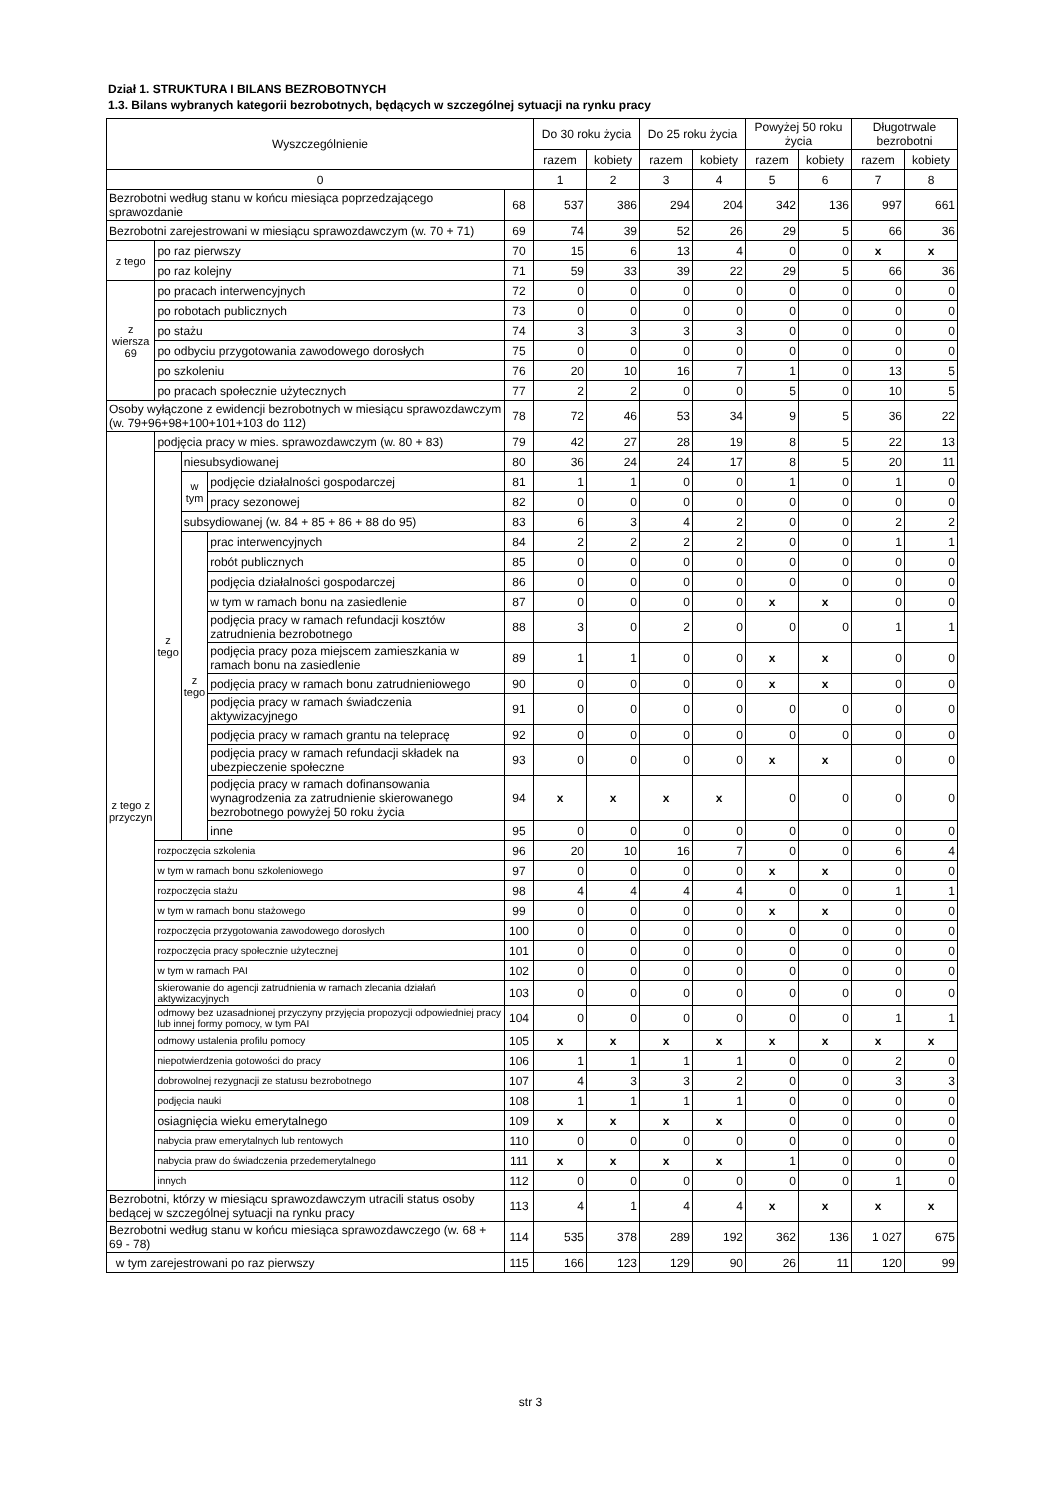Dział 1. STRUKTURA I BILANS BEZROBOTNYCH
1.3. Bilans wybranych kategorii bezrobotnych, będących w szczególnej sytuacji na rynku pracy
| Wyszczególnienie | | | | | Do 30 roku życia | | Do 25 roku życia | | Powyżej 50 roku życia | | Długotrwale bezrobotni | |
| --- | --- | --- | --- | --- | --- | --- | --- | --- | --- | --- | --- | --- |
| | | | | | razem | kobiety | razem | kobiety | razem | kobiety | razem | kobiety |
| 0 | | | | | 1 | 2 | 3 | 4 | 5 | 6 | 7 | 8 |
| Bezrobotni według stanu w końcu miesiąca poprzedzającego sprawozdanie | | | | 68 | 537 | 386 | 294 | 204 | 342 | 136 | 997 | 661 |
| Bezrobotni zarejestrowani w miesiącu sprawozdawczym (w. 70 + 71) | | | | 69 | 74 | 39 | 52 | 26 | 29 | 5 | 66 | 36 |
| z tego | po raz pierwszy | | | 70 | 15 | 6 | 13 | 4 | 0 | 0 | x | x |
| | po raz kolejny | | | 71 | 59 | 33 | 39 | 22 | 29 | 5 | 66 | 36 |
| z wiersza 69 | po pracach interwencyjnych | | | 72 | 0 | 0 | 0 | 0 | 0 | 0 | 0 | 0 |
| | po robotach publicznych | | | 73 | 0 | 0 | 0 | 0 | 0 | 0 | 0 | 0 |
| | po stażu | | | 74 | 3 | 3 | 3 | 3 | 0 | 0 | 0 | 0 |
| | po odbyciu przygotowania zawodowego dorosłych | | | 75 | 0 | 0 | 0 | 0 | 0 | 0 | 0 | 0 |
| | po szkoleniu | | | 76 | 20 | 10 | 16 | 7 | 1 | 0 | 13 | 5 |
| | po pracach społecznie użytecznych | | | 77 | 2 | 2 | 0 | 0 | 5 | 0 | 10 | 5 |
| Osoby wyłączone z ewidencji bezrobotnych w miesiącu sprawozdawczym (w. 79+96+98+100+101+103 do 112) | | | | 78 | 72 | 46 | 53 | 34 | 9 | 5 | 36 | 22 |
| z tego z przyczyn | podjęcia pracy w mies. sprawozdawczym (w. 80 + 83) | | | 79 | 42 | 27 | 28 | 19 | 8 | 5 | 22 | 13 |
| | z tego | niesubsydiowanej | | 80 | 36 | 24 | 24 | 17 | 8 | 5 | 20 | 11 |
| | | w tym | podjęcie działalności gospodarczej | 81 | 1 | 1 | 0 | 0 | 1 | 0 | 1 | 0 |
| | | | pracy sezonowej | 82 | 0 | 0 | 0 | 0 | 0 | 0 | 0 | 0 |
| | | subsydiowanej (w. 84 + 85 + 86 + 88 do 95) | | 83 | 6 | 3 | 4 | 2 | 0 | 0 | 2 | 2 |
| | | z tego | prac interwencyjnych | 84 | 2 | 2 | 2 | 2 | 0 | 0 | 1 | 1 |
| | | | robót publicznych | 85 | 0 | 0 | 0 | 0 | 0 | 0 | 0 | 0 |
| | | | podjęcia działalności gospodarczej | 86 | 0 | 0 | 0 | 0 | 0 | 0 | 0 | 0 |
| | | | w tym w ramach bonu na zasiedlenie | 87 | 0 | 0 | 0 | 0 | x | x | 0 | 0 |
| | | | podjęcia pracy w ramach refundacji kosztów zatrudnienia bezrobotnego | 88 | 3 | 0 | 2 | 0 | 0 | 0 | 1 | 1 |
| | | | podjęcia pracy poza miejscem zamieszkania w ramach bonu na zasiedlenie | 89 | 1 | 1 | 0 | 0 | x | x | 0 | 0 |
| | | | podjęcia pracy w ramach bonu zatrudnieniowego | 90 | 0 | 0 | 0 | 0 | x | x | 0 | 0 |
| | | | podjęcia pracy w ramach świadczenia aktywizacyjnego | 91 | 0 | 0 | 0 | 0 | 0 | 0 | 0 | 0 |
| | | | podjęcia pracy w ramach grantu na telepracę | 92 | 0 | 0 | 0 | 0 | 0 | 0 | 0 | 0 |
| | | | podjęcia pracy w ramach refundacji składek na ubezpieczenie społeczne | 93 | 0 | 0 | 0 | 0 | x | x | 0 | 0 |
| | | | podjęcia pracy w ramach dofinansowania wynagrodzenia za zatrudnienie skierowanego bezrobotnego powyżej 50 roku życia | 94 | x | x | x | x | 0 | 0 | 0 | 0 |
| | | | inne | 95 | 0 | 0 | 0 | 0 | 0 | 0 | 0 | 0 |
| | rozpoczęcia szkolenia | | | 96 | 20 | 10 | 16 | 7 | 0 | 0 | 6 | 4 |
| | w tym w ramach bonu szkoleniowego | | | 97 | 0 | 0 | 0 | 0 | x | x | 0 | 0 |
| | rozpoczęcia stażu | | | 98 | 4 | 4 | 4 | 4 | 0 | 0 | 1 | 1 |
| | w tym w ramach bonu stażowego | | | 99 | 0 | 0 | 0 | 0 | x | x | 0 | 0 |
| | rozpoczęcia przygotowania zawodowego dorosłych | | | 100 | 0 | 0 | 0 | 0 | 0 | 0 | 0 | 0 |
| | rozpoczęcia pracy społecznie użytecznej | | | 101 | 0 | 0 | 0 | 0 | 0 | 0 | 0 | 0 |
| | w tym w ramach PAI | | | 102 | 0 | 0 | 0 | 0 | 0 | 0 | 0 | 0 |
| | skierowanie do agencji zatrudnienia w ramach zlecania działań aktywizacyjnych | | | 103 | 0 | 0 | 0 | 0 | 0 | 0 | 0 | 0 |
| | odmowy bez uzasadnionej przyczyny przyjęcia propozycji odpowiedniej pracy lub innej formy pomocy, w tym PAI | | | 104 | 0 | 0 | 0 | 0 | 0 | 0 | 1 | 1 |
| | odmowy ustalenia profilu pomocy | | | 105 | x | x | x | x | x | x | x | x |
| | niepotwierdzenia gotowości do pracy | | | 106 | 1 | 1 | 1 | 1 | 0 | 0 | 2 | 0 |
| | dobrowolnej rezygnacji ze statusu bezrobotnego | | | 107 | 4 | 3 | 3 | 2 | 0 | 0 | 3 | 3 |
| | podjęcia nauki | | | 108 | 1 | 1 | 1 | 1 | 0 | 0 | 0 | 0 |
| | osiagnięcia wieku emerytalnego | | | 109 | x | x | x | x | 0 | 0 | 0 | 0 |
| | nabycia praw emerytalnych lub rentowych | | | 110 | 0 | 0 | 0 | 0 | 0 | 0 | 0 | 0 |
| | nabycia praw do świadczenia przedemerytalnego | | | 111 | x | x | x | x | 1 | 0 | 0 | 0 |
| | innych | | | 112 | 0 | 0 | 0 | 0 | 0 | 0 | 1 | 0 |
| Bezrobotni, którzy w miesiącu sprawozdawczym utracili status osoby bedącej w szczególnej sytuacji na rynku pracy | | | | 113 | 4 | 1 | 4 | 4 | x | x | x | x |
| Bezrobotni według stanu w końcu miesiąca sprawozdawczego (w. 68 + 69 - 78) | | | | 114 | 535 | 378 | 289 | 192 | 362 | 136 | 1 027 | 675 |
| w tym zarejestrowani po raz pierwszy | | | | 115 | 166 | 123 | 129 | 90 | 26 | 11 | 120 | 99 |
str 3